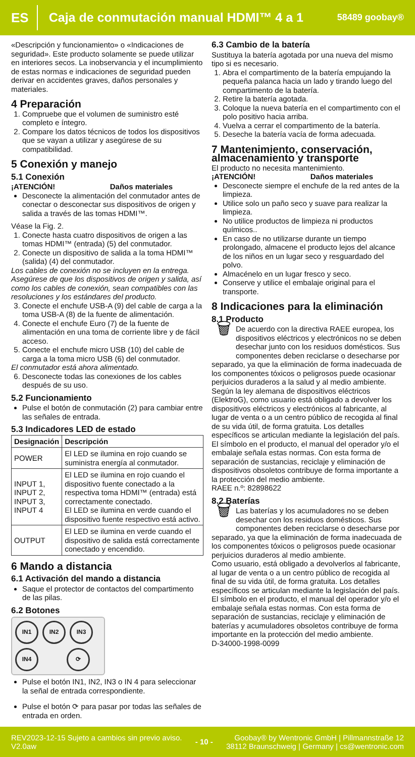ES Caja de conmutación manual HDMI™ 4 a 1 58489 goobay®
«Descripción y funcionamiento» o «Indicaciones de seguridad». Este producto solamente se puede utilizar en interiores secos. La inobservancia y el incumplimiento de estas normas e indicaciones de seguridad pueden derivar en accidentes graves, daños personales y materiales.
4 Preparación
1. Compruebe que el volumen de suministro esté completo e íntegro.
2. Compare los datos técnicos de todos los dispositivos que se vayan a utilizar y asegúrese de su compatibilidad.
5 Conexión y manejo
5.1 Conexión
¡ATENCIÓN! Daños materiales
Desconecte la alimentación del conmutador antes de conectar o desconectar sus dispositivos de origen y salida a través de las tomas HDMI™.
Véase la Fig. 2.
1. Conecte hasta cuatro dispositivos de origen a las tomas HDMI™ (entrada) (5) del conmutador.
2. Conecte un dispositivo de salida a la toma HDMI™ (salida) (4) del conmutador.
Los cables de conexión no se incluyen en la entrega. Asegúrese de que los dispositivos de origen y salida, así como los cables de conexión, sean compatibles con las resoluciones y los estándares del producto.
3. Conecte el enchufe USB-A (9) del cable de carga a la toma USB-A (8) de la fuente de alimentación.
4. Conecte el enchufe Euro (7) de la fuente de alimentación en una toma de corriente libre y de fácil acceso.
5. Conecte el enchufe micro USB (10) del cable de carga a la toma micro USB (6) del conmutador.
El conmutador está ahora alimentado.
6. Desconecte todas las conexiones de los cables después de su uso.
5.2 Funcionamiento
Pulse el botón de conmutación (2) para cambiar entre las señales de entrada.
5.3 Indicadores LED de estado
| Designación | Descripción |
| --- | --- |
| POWER | El LED se ilumina en rojo cuando se suministra energía al conmutador. |
| INPUT 1, INPUT 2, INPUT 3, INPUT 4 | El LED se ilumina en rojo cuando el dispositivo fuente conectado a la respectiva toma HDMI™ (entrada) está correctamente conectado. El LED se ilumina en verde cuando el dispositivo fuente respectivo está activo. |
| OUTPUT | El LED se ilumina en verde cuando el dispositivo de salida está correctamente conectado y encendido. |
6 Mando a distancia
6.1 Activación del mando a distancia
Saque el protector de contactos del compartimento de las pilas.
6.2 Botones
IN1 IN2 IN3 IN4 ⟳
Pulse el botón IN1, IN2, IN3 o IN 4 para seleccionar la señal de entrada correspondiente.
Pulse el botón ⟳ para pasar por todas las señales de entrada en orden.
6.3 Cambio de la batería
Sustituya la batería agotada por una nueva del mismo tipo si es necesario.
1. Abra el compartimento de la batería empujando la pequeña palanca hacia un lado y tirando luego del compartimento de la batería.
2. Retire la batería agotada.
3. Coloque la nueva batería en el compartimento con el polo positivo hacia arriba.
4. Vuelva a cerrar el compartimento de la batería.
5. Deseche la batería vacía de forma adecuada.
7 Mantenimiento, conservación, almacenamiento y transporte
El producto no necesita mantenimiento.
¡ATENCIÓN! Daños materiales
Desconecte siempre el enchufe de la red antes de la limpieza.
Utilice solo un paño seco y suave para realizar la limpieza.
No utilice productos de limpieza ni productos químicos..
En caso de no utilizarse durante un tiempo prolongado, almacene el producto lejos del alcance de los niños en un lugar seco y resguardado del polvo.
Almacénelo en un lugar fresco y seco.
Conserve y utilice el embalaje original para el transporte.
8 Indicaciones para la eliminación
8.1 Producto
🗑 De acuerdo con la directiva RAEE europea, los dispositivos eléctricos y electrónicos no se deben desechar junto con los residuos domésticos. Sus componentes deben reciclarse o desecharse por separado, ya que la eliminación de forma inadecuada de los componentes tóxicos o peligrosos puede ocasionar perjuicios duraderos a la salud y al medio ambiente. Según la ley alemana de dispositivos eléctricos (ElektroG), como usuario está obligado a devolver los dispositivos eléctricos y electrónicos al fabricante, al lugar de venta o a un centro público de recogida al final de su vida útil, de forma gratuita. Los detalles específicos se articulan mediante la legislación del país. El símbolo en el producto, el manual del operador y/o el embalaje señala estas normas. Con esta forma de separación de sustancias, reciclaje y eliminación de dispositivos obsoletos contribuye de forma importante a la protección del medio ambiente.
RAEE n.º: 82898622
8.2 Baterías
🗑 Las baterías y los acumuladores no se deben desechar con los residuos domésticos. Sus componentes deben reciclarse o desecharse por separado, ya que la eliminación de forma inadecuada de los componentes tóxicos o peligrosos puede ocasionar perjuicios duraderos al medio ambiente.
Como usuario, está obligado a devolverlos al fabricante, al lugar de venta o a un centro público de recogida al final de su vida útil, de forma gratuita. Los detalles específicos se articulan mediante la legislación del país. El símbolo en el producto, el manual del operador y/o el embalaje señala estas normas. Con esta forma de separación de sustancias, reciclaje y eliminación de baterías y acumuladores obsoletos contribuye de forma importante en la protección del medio ambiente.
D-34000-1998-0099
REV2023-12-15 Sujeto a cambios sin previo aviso.
V2.0aw - 10 - Goobay® by Wentronic GmbH | Pillmannstraße 12
38112 Braunschweig | Germany | cs@wentronic.com